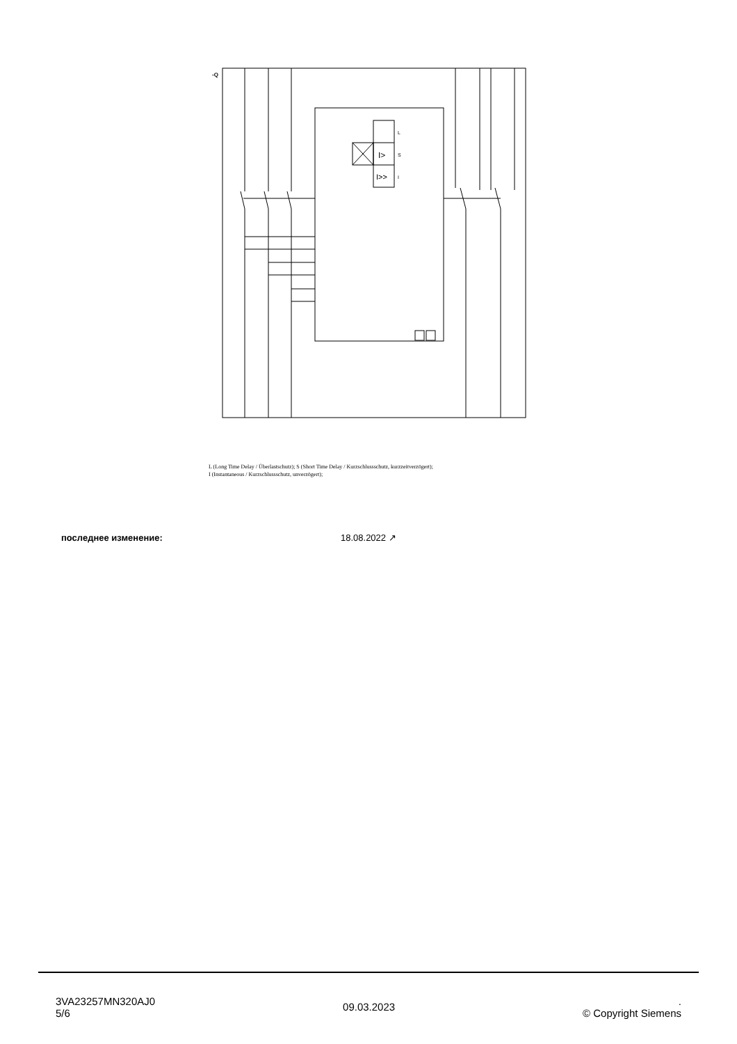-Q
L
I>
S
I>>
I
L (Long Time Delay / Überlastschutz); S (Short Time Delay / Kurzschlussschutz, kurzzeitverzögert);
I (Instantaneous / Kurzschlussschutz, unverzögert);
последнее изменение: 18.08.2022 ↗
3VA23257MN320AJ0
5/6
09.03.2023
.
© Copyright Siemens